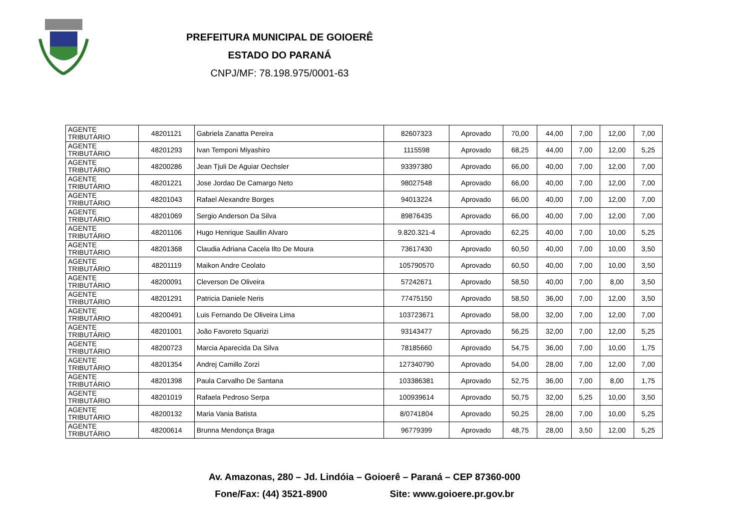PREFEITURA MUNICIPAL DE GOIOERÊ
ESTADO DO PARANÁ
CNPJ/MF: 78.198.975/0001-63
| AGENTE TRIBUTÁRIO | 48201121 | Gabriela Zanatta Pereira | 82607323 | Aprovado | 70,00 | 44,00 | 7,00 | 12,00 | 7,00 |
| AGENTE TRIBUTÁRIO | 48201293 | Ivan Temponi Miyashiro | 1115598 | Aprovado | 68,25 | 44,00 | 7,00 | 12,00 | 5,25 |
| AGENTE TRIBUTÁRIO | 48200286 | Jean Tjuli De Aguiar Oechsler | 93397380 | Aprovado | 66,00 | 40,00 | 7,00 | 12,00 | 7,00 |
| AGENTE TRIBUTÁRIO | 48201221 | Jose Jordao De Camargo Neto | 98027548 | Aprovado | 66,00 | 40,00 | 7,00 | 12,00 | 7,00 |
| AGENTE TRIBUTÁRIO | 48201043 | Rafael Alexandre Borges | 94013224 | Aprovado | 66,00 | 40,00 | 7,00 | 12,00 | 7,00 |
| AGENTE TRIBUTÁRIO | 48201069 | Sergio Anderson Da Silva | 89876435 | Aprovado | 66,00 | 40,00 | 7,00 | 12,00 | 7,00 |
| AGENTE TRIBUTÁRIO | 48201106 | Hugo Henrique Saullin Alvaro | 9.820.321-4 | Aprovado | 62,25 | 40,00 | 7,00 | 10,00 | 5,25 |
| AGENTE TRIBUTÁRIO | 48201368 | Claudia Adriana Cacela Ilto De Moura | 73617430 | Aprovado | 60,50 | 40,00 | 7,00 | 10,00 | 3,50 |
| AGENTE TRIBUTÁRIO | 48201119 | Maikon Andre Ceolato | 105790570 | Aprovado | 60,50 | 40,00 | 7,00 | 10,00 | 3,50 |
| AGENTE TRIBUTÁRIO | 48200091 | Cleverson De Oliveira | 57242671 | Aprovado | 58,50 | 40,00 | 7,00 | 8,00 | 3,50 |
| AGENTE TRIBUTÁRIO | 48201291 | Patricia Daniele Neris | 77475150 | Aprovado | 58,50 | 36,00 | 7,00 | 12,00 | 3,50 |
| AGENTE TRIBUTÁRIO | 48200491 | Luis Fernando De Oliveira Lima | 103723671 | Aprovado | 58,00 | 32,00 | 7,00 | 12,00 | 7,00 |
| AGENTE TRIBUTÁRIO | 48201001 | João Favoreto Squarizi | 93143477 | Aprovado | 56,25 | 32,00 | 7,00 | 12,00 | 5,25 |
| AGENTE TRIBUTÁRIO | 48200723 | Marcia Aparecida Da Silva | 78185660 | Aprovado | 54,75 | 36,00 | 7,00 | 10,00 | 1,75 |
| AGENTE TRIBUTÁRIO | 48201354 | Andrej Camillo Zorzi | 127340790 | Aprovado | 54,00 | 28,00 | 7,00 | 12,00 | 7,00 |
| AGENTE TRIBUTÁRIO | 48201398 | Paula Carvalho De Santana | 103386381 | Aprovado | 52,75 | 36,00 | 7,00 | 8,00 | 1,75 |
| AGENTE TRIBUTÁRIO | 48201019 | Rafaela Pedroso Serpa | 100939614 | Aprovado | 50,75 | 32,00 | 5,25 | 10,00 | 3,50 |
| AGENTE TRIBUTÁRIO | 48200132 | Maria Vania Batista | 8/0741804 | Aprovado | 50,25 | 28,00 | 7,00 | 10,00 | 5,25 |
| AGENTE TRIBUTÁRIO | 48200614 | Brunna Mendonça Braga | 96779399 | Aprovado | 48,75 | 28,00 | 3,50 | 12,00 | 5,25 |
Av. Amazonas, 280 – Jd. Lindóia – Goioerê – Paraná – CEP 87360-000
Fone/Fax: (44) 3521-8900 Site: www.goioere.pr.gov.br